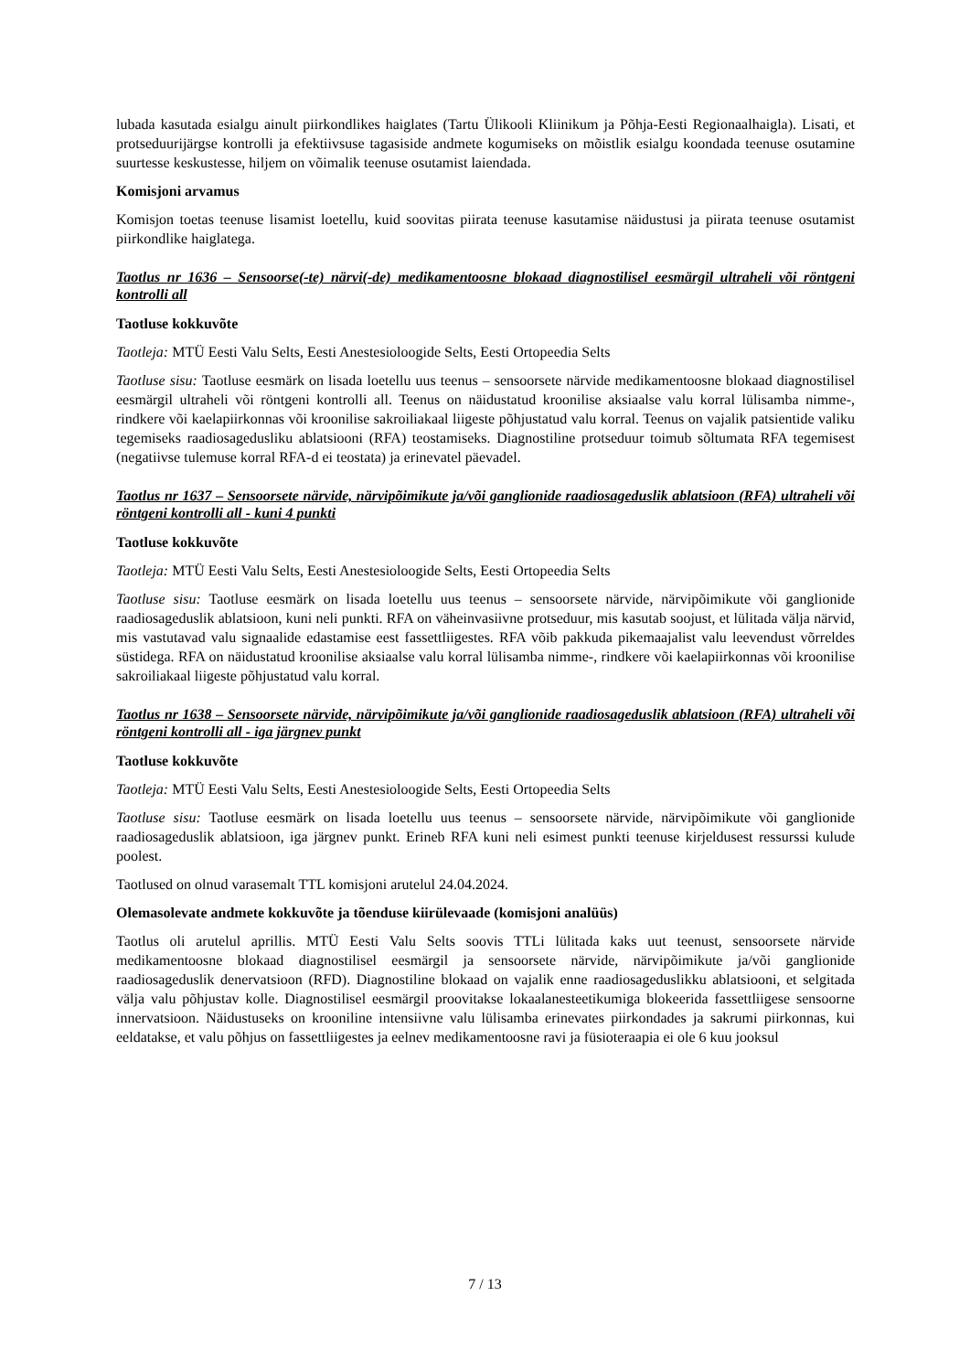lubada kasutada esialgu ainult piirkondlikes haiglates (Tartu Ülikooli Kliinikum ja Põhja-Eesti Regionaalhaigla). Lisati, et protseduurijärgse kontrolli ja efektiivsuse tagasiside andmete kogumiseks on mõistlik esialgu koondada teenuse osutamine suurtesse keskustesse, hiljem on võimalik teenuse osutamist laiendada.
Komisjoni arvamus
Komisjon toetas teenuse lisamist loetellu, kuid soovitas piirata teenuse kasutamise näidustusi ja piirata teenuse osutamist piirkondlike haiglatega.
Taotlus nr 1636 – Sensoorse(-te) närvi(-de) medikamentoosne blokaad diagnostilisel eesmärgil ultraheli või röntgeni kontrolli all
Taotluse kokkuvõte
Taotleja: MTÜ Eesti Valu Selts, Eesti Anestesioloogide Selts, Eesti Ortopeedia Selts
Taotluse sisu: Taotluse eesmärk on lisada loetellu uus teenus – sensoorsete närvide medikamentoosne blokaad diagnostilisel eesmärgil ultraheli või röntgeni kontrolli all. Teenus on näidustatud kroonilise aksiaalse valu korral lülisamba nimme-, rindkere või kaelapiirkonnas või kroonilise sakroiliakaal liigeste põhjustatud valu korral. Teenus on vajalik patsientide valiku tegemiseks raadiosagedusliku ablatsiooni (RFA) teostamiseks. Diagnostiline protseduur toimub sõltumata RFA tegemisest (negatiivse tulemuse korral RFA-d ei teostata) ja erinevatel päevadel.
Taotlus nr 1637 – Sensoorsete närvide, närvipõimikute ja/või ganglionide raadiosageduslik ablatsioon (RFA) ultraheli või röntgeni kontrolli all - kuni 4 punkti
Taotluse kokkuvõte
Taotleja: MTÜ Eesti Valu Selts, Eesti Anestesioloogide Selts, Eesti Ortopeedia Selts
Taotluse sisu: Taotluse eesmärk on lisada loetellu uus teenus – sensoorsete närvide, närvipõimikute või ganglionide raadiosageduslik ablatsioon, kuni neli punkti. RFA on väheinvasiivne protseduur, mis kasutab soojust, et lülitada välja närvid, mis vastutavad valu signaalide edastamise eest fassettliigestes. RFA võib pakkuda pikemaajalist valu leevendust võrreldes süstidega. RFA on näidustatud kroonilise aksiaalse valu korral lülisamba nimme-, rindkere või kaelapiirkonnas või kroonilise sakroiliakaal liigeste põhjustatud valu korral.
Taotlus nr 1638 – Sensoorsete närvide, närvipõimikute ja/või ganglionide raadiosageduslik ablatsioon (RFA) ultraheli või röntgeni kontrolli all - iga järgnev punkt
Taotluse kokkuvõte
Taotleja: MTÜ Eesti Valu Selts, Eesti Anestesioloogide Selts, Eesti Ortopeedia Selts
Taotluse sisu: Taotluse eesmärk on lisada loetellu uus teenus – sensoorsete närvide, närvipõimikute või ganglionide raadiosageduslik ablatsioon, iga järgnev punkt. Erineb RFA kuni neli esimest punkti teenuse kirjeldusest ressurssi kulude poolest.
Taotlused on olnud varasemalt TTL komisjoni arutelul 24.04.2024.
Olemasolevate andmete kokkuvõte ja tõenduse kiirülevaade (komisjoni analüüs)
Taotlus oli arutelul aprillis. MTÜ Eesti Valu Selts soovis TTLi lülitada kaks uut teenust, sensoorsete närvide medikamentoosne blokaad diagnostilisel eesmärgil ja sensoorsete närvide, närvipõimikute ja/või ganglionide raadiosageduslik denervatsioon (RFD). Diagnostiline blokaad on vajalik enne raadiosageduslikku ablatsiooni, et selgitada välja valu põhjustav kolle. Diagnostilisel eesmärgil proovitakse lokaalanesteetikumiga blokeerida fassettliigese sensoorne innervatsioon. Näidustuseks on krooniline intensiivne valu lülisamba erinevates piirkondades ja sakrumi piirkonnas, kui eeldatakse, et valu põhjus on fassettliigestes ja eelnev medikamentoosne ravi ja füsioteraapia ei ole 6 kuu jooksul
7 / 13